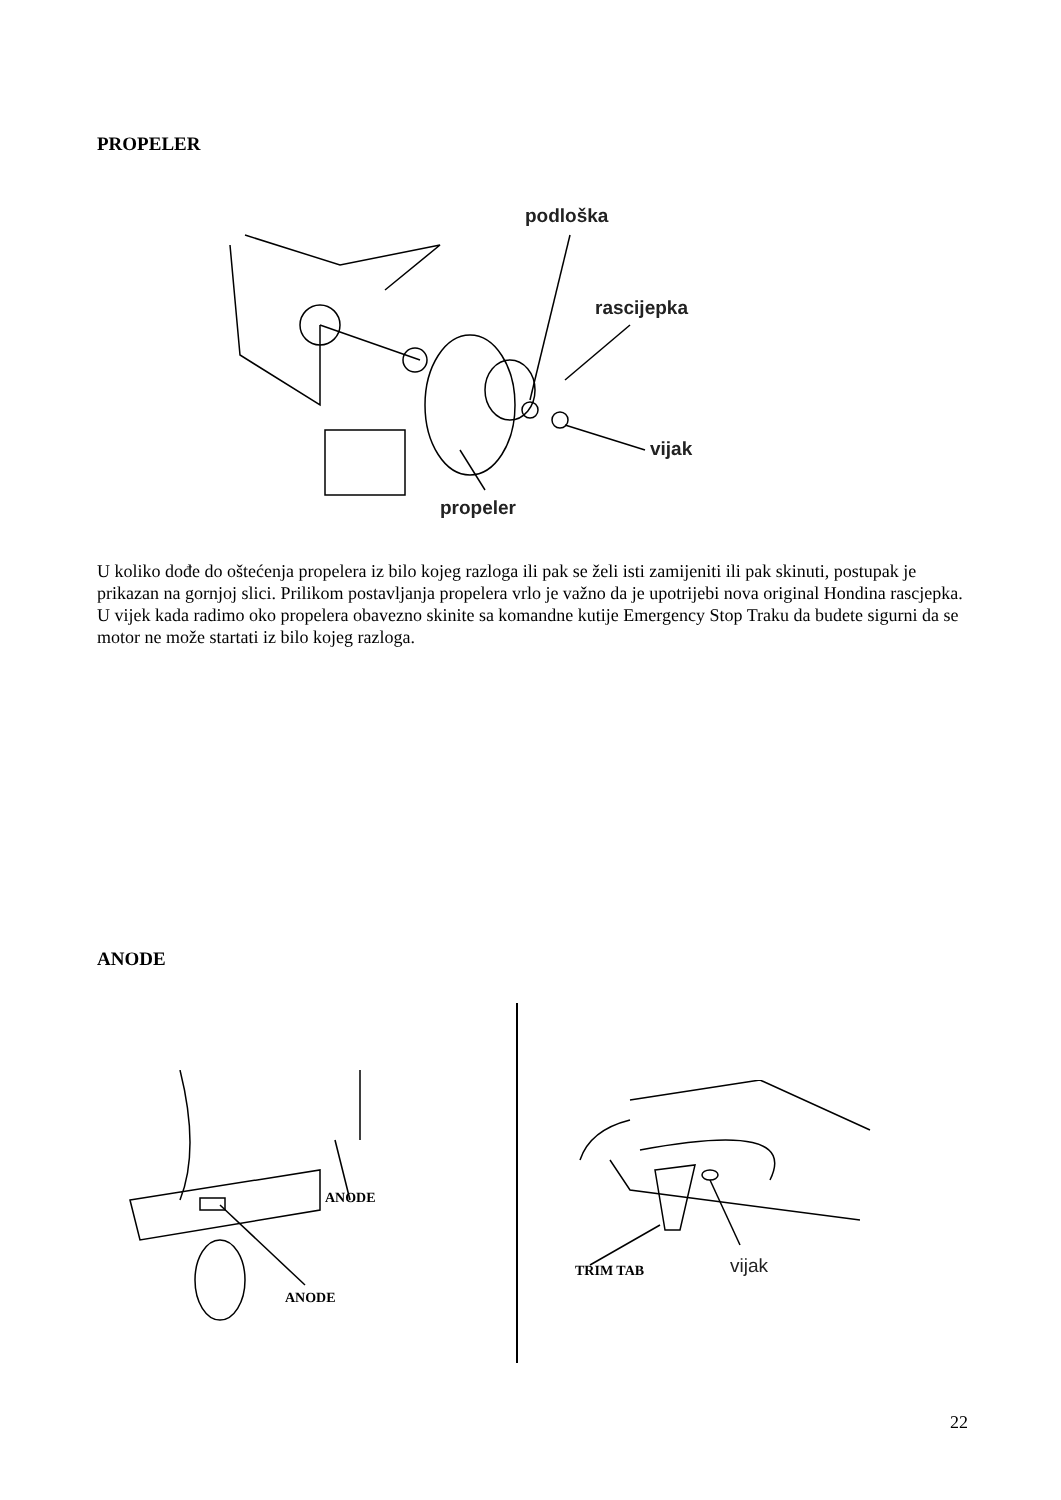PROPELER
podloška
rascijepka
vijak
propeler
U koliko dođe do oštećenja propelera iz bilo kojeg razloga ili pak se želi isti zamijeniti ili pak skinuti, postupak je prikazan na gornjoj slici. Prilikom postavljanja propelera vrlo je važno da je upotrijebi nova original Hondina rascjepka.
U vijek kada radimo oko propelera obavezno skinite sa komandne kutije Emergency Stop Traku da budete sigurni da se motor ne može startati iz bilo kojeg razloga.
ANODE
ANODE
ANODE
TRIM TAB vijak
22